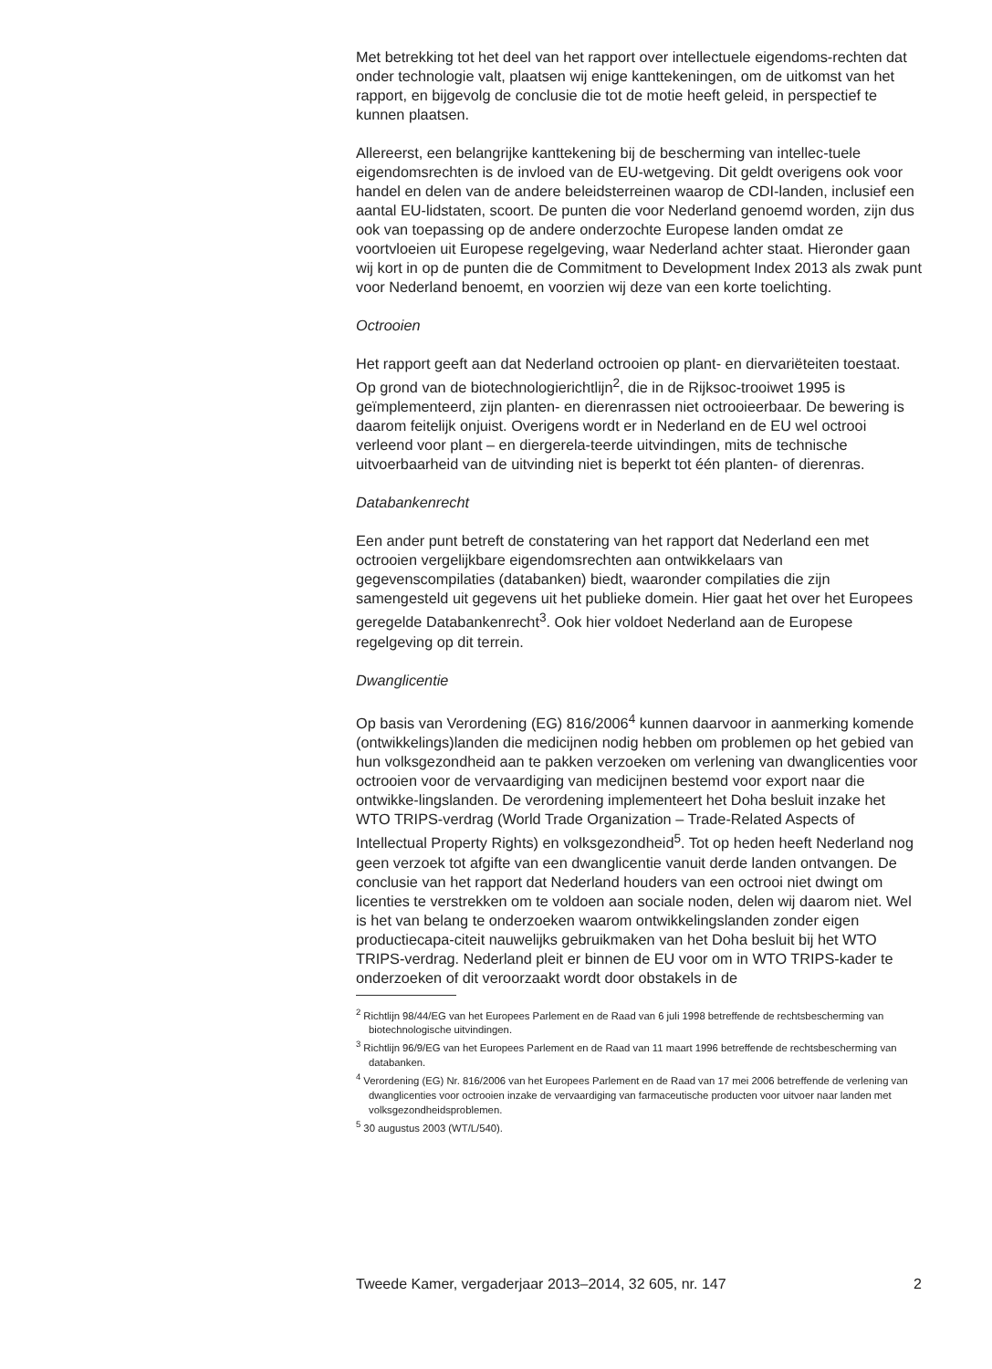Met betrekking tot het deel van het rapport over intellectuele eigendoms-rechten dat onder technologie valt, plaatsen wij enige kanttekeningen, om de uitkomst van het rapport, en bijgevolg de conclusie die tot de motie heeft geleid, in perspectief te kunnen plaatsen.
Allereerst, een belangrijke kanttekening bij de bescherming van intellec-tuele eigendomsrechten is de invloed van de EU-wetgeving. Dit geldt overigens ook voor handel en delen van de andere beleidsterreinen waarop de CDI-landen, inclusief een aantal EU-lidstaten, scoort. De punten die voor Nederland genoemd worden, zijn dus ook van toepassing op de andere onderzochte Europese landen omdat ze voortvloeien uit Europese regelgeving, waar Nederland achter staat. Hieronder gaan wij kort in op de punten die de Commitment to Development Index 2013 als zwak punt voor Nederland benoemt, en voorzien wij deze van een korte toelichting.
Octrooien
Het rapport geeft aan dat Nederland octrooien op plant- en diervariëteiten toestaat. Op grond van de biotechnologierichtlijn<sup>2</sup>, die in de Rijksoc-trooiwet 1995 is geïmplementeerd, zijn planten- en dierenrassen niet octrooieerbaar. De bewering is daarom feitelijk onjuist. Overigens wordt er in Nederland en de EU wel octrooi verleend voor plant – en diergerela-teerde uitvindingen, mits de technische uitvoerbaarheid van de uitvinding niet is beperkt tot één planten- of dierenras.
Databankenrecht
Een ander punt betreft de constatering van het rapport dat Nederland een met octrooien vergelijkbare eigendomsrechten aan ontwikkelaars van gegevenscompilaties (databanken) biedt, waaronder compilaties die zijn samengesteld uit gegevens uit het publieke domein. Hier gaat het over het Europees geregelde Databankenrecht<sup>3</sup>. Ook hier voldoet Nederland aan de Europese regelgeving op dit terrein.
Dwanglicentie
Op basis van Verordening (EG) 816/2006<sup>4</sup> kunnen daarvoor in aanmerking komende (ontwikkelings)landen die medicijnen nodig hebben om problemen op het gebied van hun volksgezondheid aan te pakken verzoeken om verlening van dwanglicenties voor octrooien voor de vervaardiging van medicijnen bestemd voor export naar die ontwikke-lingslanden. De verordening implementeert het Doha besluit inzake het WTO TRIPS-verdrag (World Trade Organization – Trade-Related Aspects of Intellectual Property Rights) en volksgezondheid<sup>5</sup>. Tot op heden heeft Nederland nog geen verzoek tot afgifte van een dwanglicentie vanuit derde landen ontvangen. De conclusie van het rapport dat Nederland houders van een octrooi niet dwingt om licenties te verstrekken om te voldoen aan sociale noden, delen wij daarom niet. Wel is het van belang te onderzoeken waarom ontwikkelingslanden zonder eigen productiecapa-citeit nauwelijks gebruikmaken van het Doha besluit bij het WTO TRIPS-verdrag. Nederland pleit er binnen de EU voor om in WTO TRIPS-kader te onderzoeken of dit veroorzaakt wordt door obstakels in de
<sup>2</sup> Richtlijn 98/44/EG van het Europees Parlement en de Raad van 6 juli 1998 betreffende de rechtsbescherming van biotechnologische uitvindingen.
<sup>3</sup> Richtlijn 96/9/EG van het Europees Parlement en de Raad van 11 maart 1996 betreffende de rechtsbescherming van databanken.
<sup>4</sup> Verordening (EG) Nr. 816/2006 van het Europees Parlement en de Raad van 17 mei 2006 betreffende de verlening van dwanglicenties voor octrooien inzake de vervaardiging van farmaceutische producten voor uitvoer naar landen met volksgezondheidsproblemen.
<sup>5</sup> 30 augustus 2003 (WT/L/540).
Tweede Kamer, vergaderjaar 2013–2014, 32 605, nr. 147 2